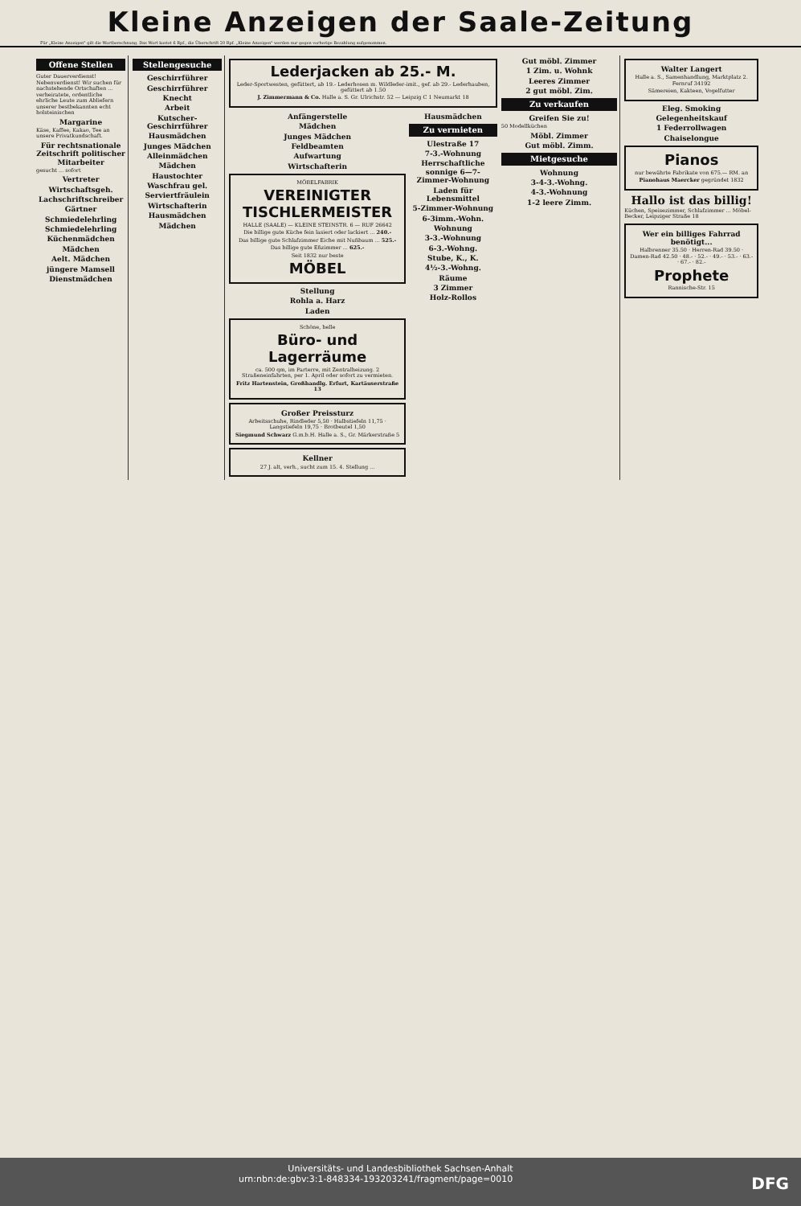Kleine Anzeigen der Saale-Zeitung
Für „Kleine Anzeigen" gilt die Wortberechnung. Das Wort kostet 6 Rpf., die Überschrift 20 Rpf. „Kleine Anzeigen" werden nur gegen vorherige Bezahlung aufgenommen.
Offene Stellen
Guter Dauerverdienst! Nebenverdienst! Wir suchen für nachstehende Ortschaften ... verheiratete, ordentliche ehrliche Leute zum Abliefern unserer bestbekannten echt holsteinischen
Margarine
Käse, Kaffee, Kakao, Tee an unsere Privatkundschaft.
Für rechtsnationale Zeitschrift politischer Mitarbeiter
gesucht ... sofort
Vertreter
Wirtschaftsgeh.
Lachschriftschreiber
Gärtner
Schmiedelehrling
Schmiedelehrling
Küchenmädchen
Mädchen
Aelt. Mädchen
jüngere Mamsell
Dienstmädchen
Stellengesuche
Geschirrführer
Geschirrführer
Knecht
Arbeit
Kutscher-Geschirrführer
Hausmädchen
Junges Mädchen
Alleinmädchen
Mädchen
Haustochter
Waschfrau gel.
Serviertfräulein
Wirtschafterin
Hausmädchen
Mädchen
Lederjacken ab 25.- M.
Leder-Sportwesten, gefüttert, ab 19.- Lederhosen m. Wildleder-imit., gef. ab 29.- Lederhauben, gefüttert ab 1.50
J. Zimmermann & Co. Halle a. S. Gr. Ulrichstr. 52 — Leipzig C 1 Neumarkt 18
Anfängerstelle
Mädchen
Junges Mädchen
Feldbeamten
Aufwartung
Wirtschafterin
MÖBELFABRIK
VEREINIGTER TISCHLERMEISTER
HALLE (SAALE) — KLEINE STEINSTR. 6 — RUF 26642
Die billige gute Küche fein lasiert oder lackiert ... 240.-
Das billige gute Schlafzimmer Eiche mit Nußbaum ... 525.-
Das billige gute Eßzimmer ... 625.-
Seit 1832 nur beste
MÖBEL
Stellung
Rohla a. Harz
Laden
Schöne, helle
Büro- und Lagerräume
ca. 500 qm, im Parterre, mit Zentralheizung. 2 Straßeneinfahrten, per 1. April oder sofort zu vermieten.
Fritz Hartenstein, Großhandlg. Erfurt, Kartäuserstraße 13
Großer Preissturz
Arbeitsschuhe, Rindleder 5,50 · Halbstiefeln 11,75 · Langstiefeln 19,75 · Brotbeutel 1,50
Siegmund Schwarz G.m.b.H. Halle a. S., Gr. Märkerstraße 5
Kellner
27 J. alt, verh., sucht zum 15. 4. Stellung ...
Hausmädchen
Zu vermieten
Ulestraße 17
7-3.-Wohnung
Herrschaftliche sonnige 6—7-Zimmer-Wohnung
Laden für Lebensmittel
5-Zimmer-Wohnung
6-3imm.-Wohn.
Wohnung
3-3.-Wohnung
6-3.-Wohng.
Stube, K., K.
4½-3.-Wohng.
Räume
3 Zimmer
Holz-Rollos
Gut möbl. Zimmer
1 Zim. u. Wohnk
Leeres Zimmer
2 gut möbl. Zim.
Zu verkaufen
Greifen Sie zu!
50 Modellküchen
Möbl. Zimmer
Gut möbl. Zimm.
Mietgesuche
Wohnung
3-4-3.-Wohng.
4-3.-Wohnung
1-2 leere Zimm.
Walter Langert
Halle a. S., Samenhandlung, Marktplatz 2. Fernruf 34192
Sämereien, Kakteen, Vogelfutter
Eleg. Smoking
Gelegenheitskauf
1 Federrollwagen
Chaiselongue
Pianos
nur bewährte Fabrikate von 675.— RM. an
Pianohaus Maercker gegründet 1832
Hallo ist das billig!
Küchen, Speisezimmer, Schlafzimmer ... Möbel-Becker, Leipziger Straße 18
Wer ein billiges Fahrrad benötigt...
Halbrenner 35.50 · Herren-Rad 39.50 · Damen-Rad 42.50 · 48.- · 52.- · 49.- · 53.- · 63.- · 67.- · 82.-
Prophete
Rannische-Str. 15
Universitäts- und Landesbibliothek Sachsen-Anhalt
urn:nbn:de:gbv:3:1-848334-193203241/fragment/page=0010 DFG